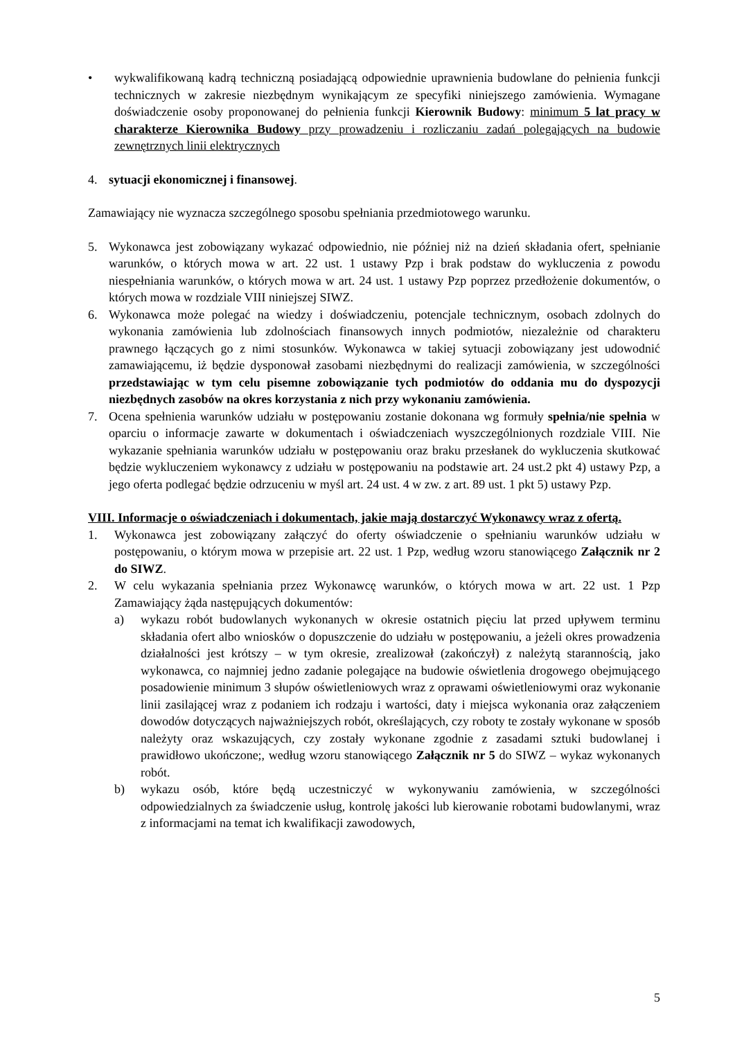• wykwalifikowaną kadrą techniczną posiadającą odpowiednie uprawnienia budowlane do pełnienia funkcji technicznych w zakresie niezbędnym wynikającym ze specyfiki niniejszego zamówienia. Wymagane doświadczenie osoby proponowanej do pełnienia funkcji Kierownik Budowy: minimum 5 lat pracy w charakterze Kierownika Budowy przy prowadzeniu i rozliczaniu zadań polegających na budowie zewnętrznych linii elektrycznych
4. sytuacji ekonomicznej i finansowej.
Zamawiający nie wyznacza szczególnego sposobu spełniania przedmiotowego warunku.
5. Wykonawca jest zobowiązany wykazać odpowiednio, nie później niż na dzień składania ofert, spełnianie warunków, o których mowa w art. 22 ust. 1 ustawy Pzp i brak podstaw do wykluczenia z powodu niespełniania warunków, o których mowa w art. 24 ust. 1 ustawy Pzp poprzez przedłożenie dokumentów, o których mowa w rozdziale VIII niniejszej SIWZ.
6. Wykonawca może polegać na wiedzy i doświadczeniu, potencjale technicznym, osobach zdolnych do wykonania zamówienia lub zdolnościach finansowych innych podmiotów, niezależnie od charakteru prawnego łączących go z nimi stosunków. Wykonawca w takiej sytuacji zobowiązany jest udowodnić zamawiającemu, iż będzie dysponował zasobami niezbędnymi do realizacji zamówienia, w szczególności przedstawiając w tym celu pisemne zobowiązanie tych podmiotów do oddania mu do dyspozycji niezbędnych zasobów na okres korzystania z nich przy wykonaniu zamówienia.
7. Ocena spełnienia warunków udziału w postępowaniu zostanie dokonana wg formuły spełnia/nie spełnia w oparciu o informacje zawarte w dokumentach i oświadczeniach wyszczególnionych rozdziale VIII. Nie wykazanie spełniania warunków udziału w postępowaniu oraz braku przesłanek do wykluczenia skutkować będzie wykluczeniem wykonawcy z udziału w postępowaniu na podstawie art. 24 ust.2 pkt 4) ustawy Pzp, a jego oferta podlegać będzie odrzuceniu w myśl art. 24 ust. 4 w zw. z art. 89 ust. 1 pkt 5) ustawy Pzp.
VIII. Informacje o oświadczeniach i dokumentach, jakie mają dostarczyć Wykonawcy wraz z ofertą.
1. Wykonawca jest zobowiązany załączyć do oferty oświadczenie o spełnianiu warunków udziału w postępowaniu, o którym mowa w przepisie art. 22 ust. 1 Pzp, według wzoru stanowiącego Załącznik nr 2 do SIWZ.
2. W celu wykazania spełniania przez Wykonawcę warunków, o których mowa w art. 22 ust. 1 Pzp Zamawiający żąda następujących dokumentów:
a) wykazu robót budowlanych wykonanych w okresie ostatnich pięciu lat przed upływem terminu składania ofert albo wniosków o dopuszczenie do udziału w postępowaniu, a jeżeli okres prowadzenia działalności jest krótszy – w tym okresie, zrealizował (zakończył) z należytą starannością, jako wykonawca, co najmniej jedno zadanie polegające na budowie oświetlenia drogowego obejmującego posadowienie minimum 3 słupów oświetleniowych wraz z oprawami oświetleniowymi oraz wykonanie linii zasilającej wraz z podaniem ich rodzaju i wartości, daty i miejsca wykonania oraz załączeniem dowodów dotyczących najważniejszych robót, określających, czy roboty te zostały wykonane w sposób należyty oraz wskazujących, czy zostały wykonane zgodnie z zasadami sztuki budowlanej i prawidłowo ukończone;, według wzoru stanowiącego Załącznik nr 5 do SIWZ – wykaz wykonanych robót.
b) wykazu osób, które będą uczestniczyć w wykonywaniu zamówienia, w szczególności odpowiedzialnych za świadczenie usług, kontrolę jakości lub kierowanie robotami budowlanymi, wraz z informacjami na temat ich kwalifikacji zawodowych,
5